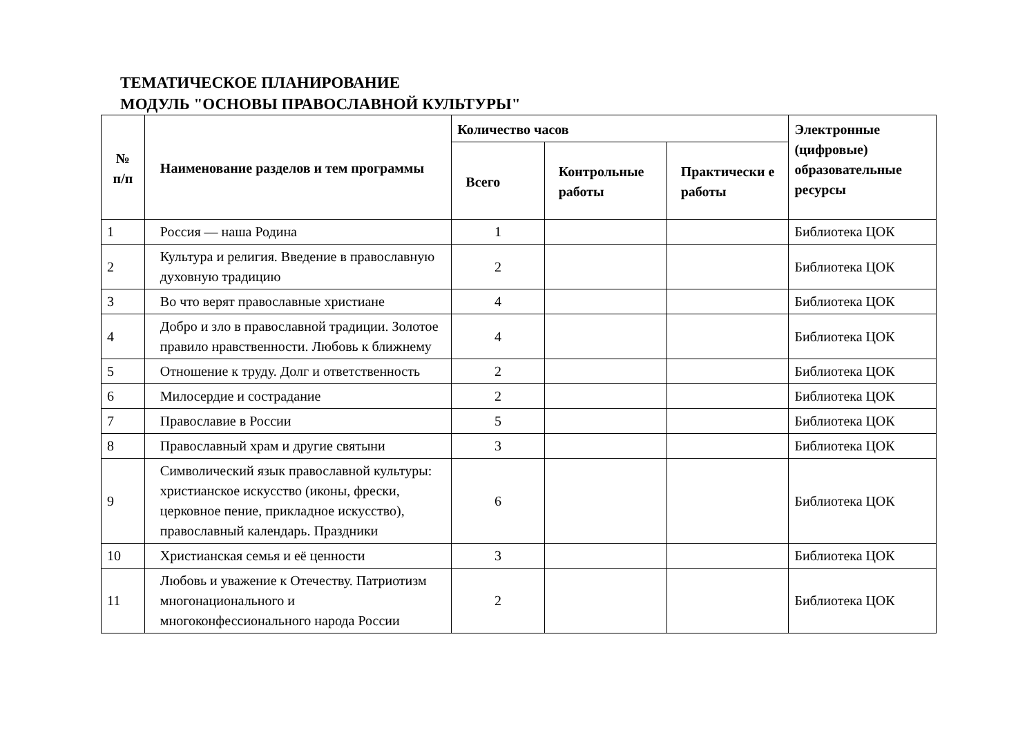ТЕМАТИЧЕСКОЕ ПЛАНИРОВАНИЕ
МОДУЛЬ "ОСНОВЫ ПРАВОСЛАВНОЙ КУЛЬТУРЫ"
| № п/п | Наименование разделов и тем программы | Количество часов | | | Электронные (цифровые) образовательные ресурсы |
| --- | --- | --- | --- | --- | --- |
| | | Всего | Контрольные работы | Практически е работы | |
| 1 | Россия — наша Родина | 1 | | | Библиотека ЦОК |
| 2 | Культура и религия. Введение в православную духовную традицию | 2 | | | Библиотека ЦОК |
| 3 | Во что верят православные христиане | 4 | | | Библиотека ЦОК |
| 4 | Добро и зло в православной традиции. Золотое правило нравственности. Любовь к ближнему | 4 | | | Библиотека ЦОК |
| 5 | Отношение к труду. Долг и ответственность | 2 | | | Библиотека ЦОК |
| 6 | Милосердие и сострадание | 2 | | | Библиотека ЦОК |
| 7 | Православие в России | 5 | | | Библиотека ЦОК |
| 8 | Православный храм и другие святыни | 3 | | | Библиотека ЦОК |
| 9 | Символический язык православной культуры: христианское искусство (иконы, фрески, церковное пение, прикладное искусство), православный календарь. Праздники | 6 | | | Библиотека ЦОК |
| 10 | Христианская семья и её ценности | 3 | | | Библиотека ЦОК |
| 11 | Любовь и уважение к Отечеству. Патриотизм многонационального и многоконфессионального народа России | 2 | | | Библиотека ЦОК |